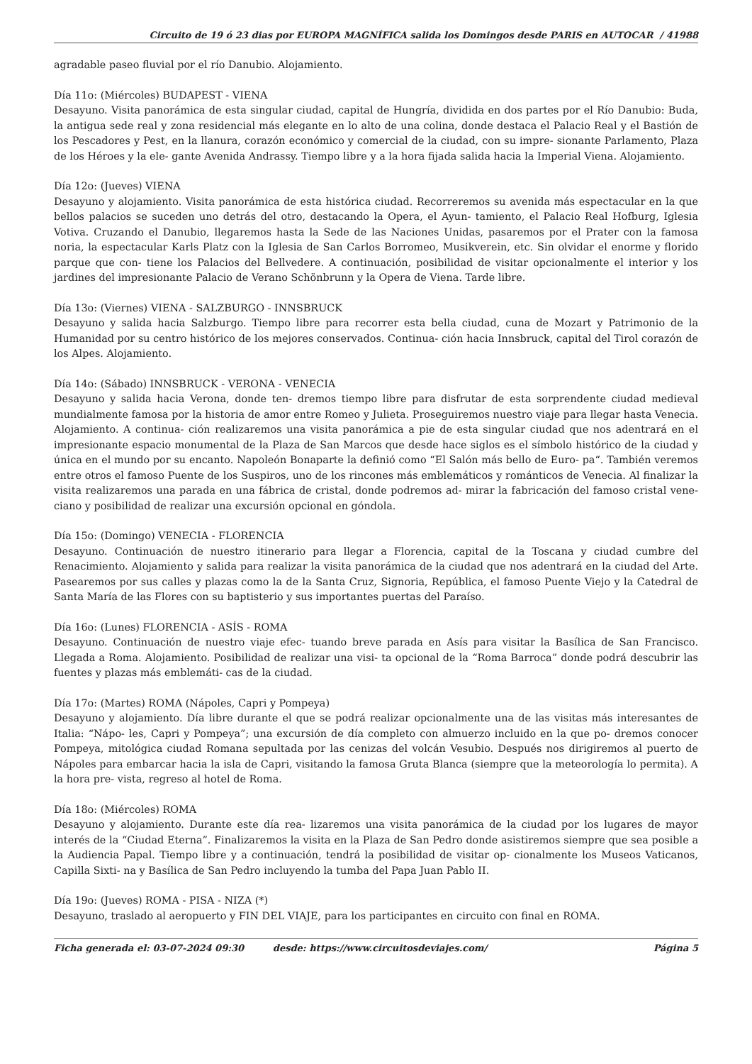Circuito de 19 ó 23 dias por EUROPA MAGNÍFICA salida los Domingos desde PARIS en AUTOCAR / 41988
agradable paseo fluvial por el río Danubio. Alojamiento.
Día 11o: (Miércoles) BUDAPEST - VIENA
Desayuno. Visita panorámica de esta singular ciudad, capital de Hungría, dividida en dos partes por el Río Danubio: Buda, la antigua sede real y zona residencial más elegante en lo alto de una colina, donde destaca el Palacio Real y el Bastión de los Pescadores y Pest, en la llanura, corazón económico y comercial de la ciudad, con su impre- sionante Parlamento, Plaza de los Héroes y la ele- gante Avenida Andrassy. Tiempo libre y a la hora fijada salida hacia la Imperial Viena. Alojamiento.
Día 12o: (Jueves) VIENA
Desayuno y alojamiento. Visita panorámica de esta histórica ciudad. Recorreremos su avenida más espectacular en la que bellos palacios se suceden uno detrás del otro, destacando la Opera, el Ayun- tamiento, el Palacio Real Hofburg, Iglesia Votiva. Cruzando el Danubio, llegaremos hasta la Sede de las Naciones Unidas, pasaremos por el Prater con la famosa noria, la espectacular Karls Platz con la Iglesia de San Carlos Borromeo, Musikverein, etc. Sin olvidar el enorme y florido parque que con- tiene los Palacios del Bellvedere. A continuación, posibilidad de visitar opcionalmente el interior y los jardines del impresionante Palacio de Verano Schönbrunn y la Opera de Viena. Tarde libre.
Día 13o: (Viernes) VIENA - SALZBURGO - INNSBRUCK
Desayuno y salida hacia Salzburgo. Tiempo libre para recorrer esta bella ciudad, cuna de Mozart y Patrimonio de la Humanidad por su centro histórico de los mejores conservados. Continua- ción hacia Innsbruck, capital del Tirol corazón de los Alpes. Alojamiento.
Día 14o: (Sábado) INNSBRUCK - VERONA - VENECIA
Desayuno y salida hacia Verona, donde ten- dremos tiempo libre para disfrutar de esta sorprendente ciudad medieval mundialmente famosa por la historia de amor entre Romeo y Julieta. Proseguiremos nuestro viaje para llegar hasta Venecia. Alojamiento. A continua- ción realizaremos una visita panorámica a pie de esta singular ciudad que nos adentrará en el impresionante espacio monumental de la Plaza de San Marcos que desde hace siglos es el símbolo histórico de la ciudad y única en el mundo por su encanto. Napoleón Bonaparte la definió como “El Salón más bello de Euro- pa“. También veremos entre otros el famoso Puente de los Suspiros, uno de los rincones más emblemáticos y románticos de Venecia. Al finalizar la visita realizaremos una parada en una fábrica de cristal, donde podremos ad- mirar la fabricación del famoso cristal vene- ciano y posibilidad de realizar una excursión opcional en góndola.
Día 15o: (Domingo) VENECIA - FLORENCIA
Desayuno. Continuación de nuestro itinerario para llegar a Florencia, capital de la Toscana y ciudad cumbre del Renacimiento. Alojamiento y salida para realizar la visita panorámica de la ciudad que nos adentrará en la ciudad del Arte. Pasearemos por sus calles y plazas como la de la Santa Cruz, Signoria, República, el famoso Puente Viejo y la Catedral de Santa María de las Flores con su baptisterio y sus importantes puertas del Paraíso.
Día 16o: (Lunes) FLORENCIA - ASÍS - ROMA
Desayuno. Continuación de nuestro viaje efec- tuando breve parada en Asís para visitar la Basílica de San Francisco. Llegada a Roma. Alojamiento. Posibilidad de realizar una visi- ta opcional de la “Roma Barroca” donde podrá descubrir las fuentes y plazas más emblemáti- cas de la ciudad.
Día 17o: (Martes) ROMA (Nápoles, Capri y Pompeya)
Desayuno y alojamiento. Día libre durante el que se podrá realizar opcionalmente una de las visitas más interesantes de Italia: “Nápo- les, Capri y Pompeya”; una excursión de día completo con almuerzo incluido en la que po- dremos conocer Pompeya, mitológica ciudad Romana sepultada por las cenizas del volcán Vesubio. Después nos dirigiremos al puerto de Nápoles para embarcar hacia la isla de Capri, visitando la famosa Gruta Blanca (siempre que la meteorología lo permita). A la hora pre- vista, regreso al hotel de Roma.
Día 18o: (Miércoles) ROMA
Desayuno y alojamiento. Durante este día rea- lizaremos una visita panorámica de la ciudad por los lugares de mayor interés de la “Ciudad Eterna”. Finalizaremos la visita en la Plaza de San Pedro donde asistiremos siempre que sea posible a la Audiencia Papal. Tiempo libre y a continuación, tendrá la posibilidad de visitar op- cionalmente los Museos Vaticanos, Capilla Sixti- na y Basílica de San Pedro incluyendo la tumba del Papa Juan Pablo II.
Día 19o: (Jueves) ROMA - PISA - NIZA (*)
Desayuno, traslado al aeropuerto y FIN DEL VIAJE, para los participantes en circuito con final en ROMA.
Ficha generada el: 03-07-2024 09:30 desde: https://www.circuitosdeviajes.com/ Página 5